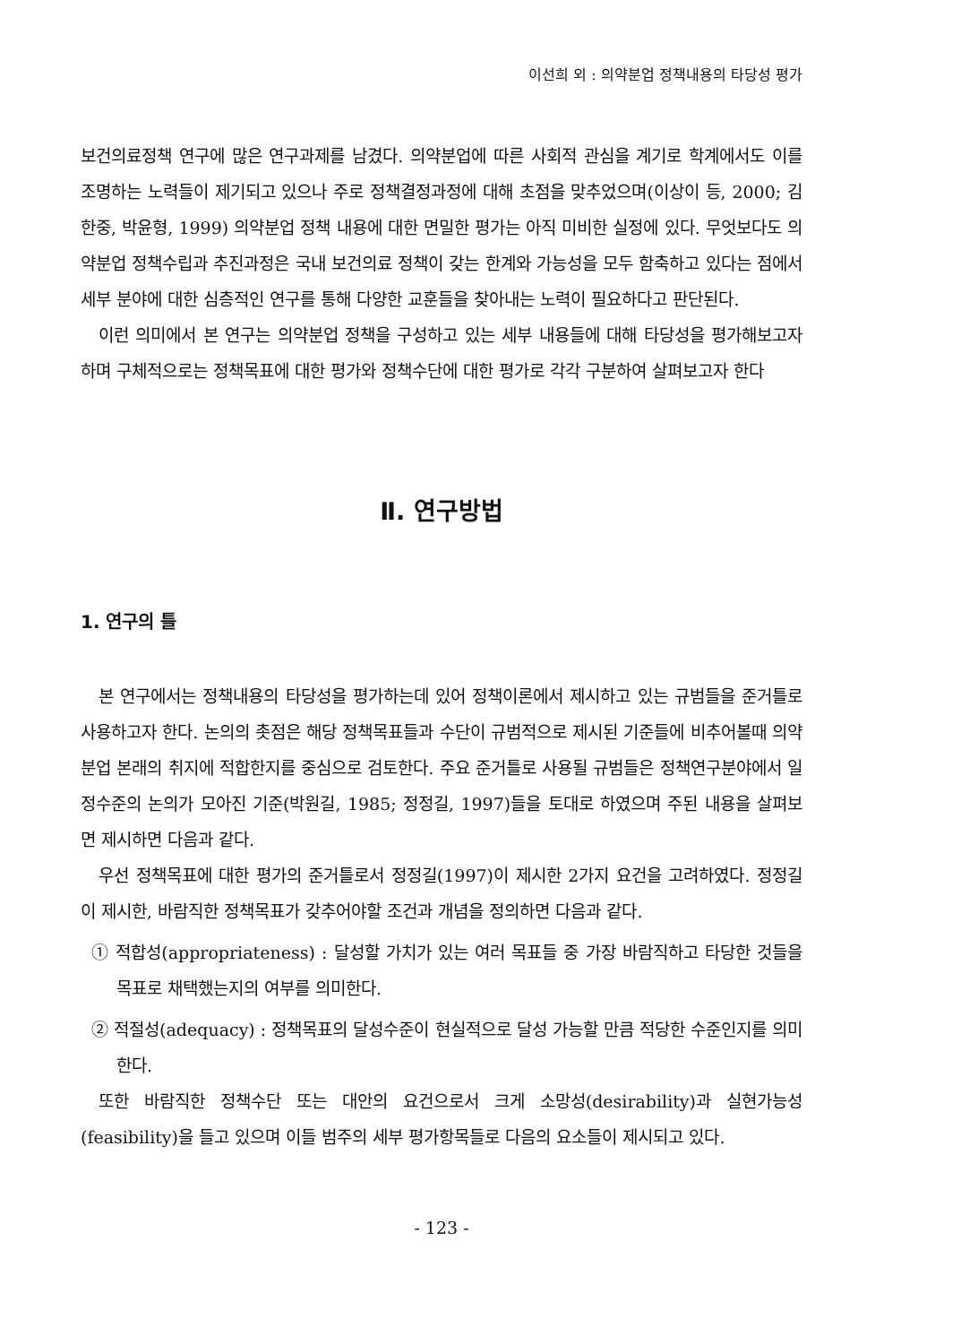이선희 외 : 의약분업 정책내용의 타당성 평가
보건의료정책 연구에 많은 연구과제를 남겼다. 의약분업에 따른 사회적 관심을 계기로 학계에서도 이를 조명하는 노력들이 제기되고 있으나 주로 정책결정과정에 대해 초점을 맞추었으며(이상이 등, 2000; 김한중, 박윤형, 1999) 의약분업 정책 내용에 대한 면밀한 평가는 아직 미비한 실정에 있다. 무엇보다도 의약분업 정책수립과 추진과정은 국내 보건의료 정책이 갖는 한계와 가능성을 모두 함축하고 있다는 점에서 세부 분야에 대한 심층적인 연구를 통해 다양한 교훈들을 찾아내는 노력이 필요하다고 판단된다.
이런 의미에서 본 연구는 의약분업 정책을 구성하고 있는 세부 내용들에 대해 타당성을 평가해보고자 하며 구체적으로는 정책목표에 대한 평가와 정책수단에 대한 평가로 각각 구분하여 살펴보고자 한다
Ⅱ. 연구방법
1. 연구의 틀
본 연구에서는 정책내용의 타당성을 평가하는데 있어 정책이론에서 제시하고 있는 규범들을 준거틀로 사용하고자 한다. 논의의 촛점은 해당 정책목표들과 수단이 규범적으로 제시된 기준들에 비추어볼때 의약분업 본래의 취지에 적합한지를 중심으로 검토한다. 주요 준거틀로 사용될 규범들은 정책연구분야에서 일정수준의 논의가 모아진 기준(박원길, 1985; 정정길, 1997)들을 토대로 하였으며 주된 내용을 살펴보면 제시하면 다음과 같다.
우선 정책목표에 대한 평가의 준거틀로서 정정길(1997)이 제시한 2가지 요건을 고려하였다. 정정길이 제시한, 바람직한 정책목표가 갖추어야할 조건과 개념을 정의하면 다음과 같다.
① 적합성(appropriateness) : 달성할 가치가 있는 여러 목표들 중 가장 바람직하고 타당한 것들을 목표로 채택했는지의 여부를 의미한다.
② 적절성(adequacy) : 정책목표의 달성수준이 현실적으로 달성 가능할 만큼 적당한 수준인지를 의미한다.
또한 바람직한 정책수단 또는 대안의 요건으로서 크게 소망성(desirability)과 실현가능성(feasibility)을 들고 있으며 이들 범주의 세부 평가항목들로 다음의 요소들이 제시되고 있다.
- 123 -